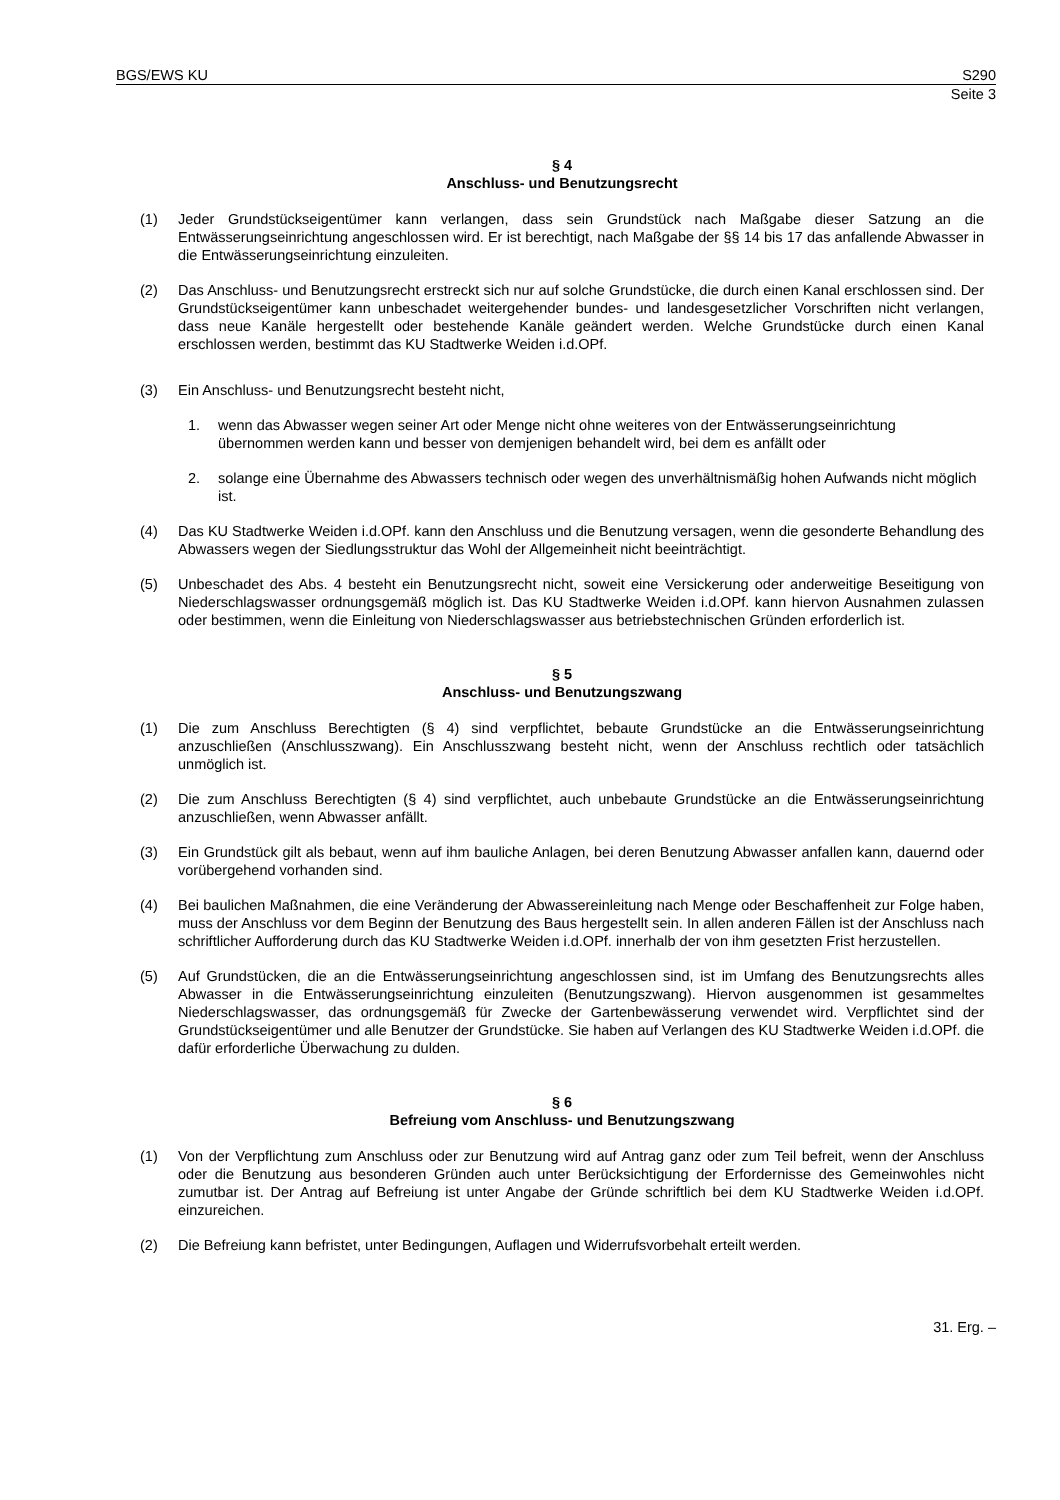BGS/EWS KU S290
Seite 3
§ 4
Anschluss- und Benutzungsrecht
(1) Jeder Grundstückseigentümer kann verlangen, dass sein Grundstück nach Maßgabe dieser Satzung an die Entwässerungseinrichtung angeschlossen wird. Er ist berechtigt, nach Maßgabe der §§ 14 bis 17 das anfallende Abwasser in die Entwässerungseinrichtung einzuleiten.
(2) Das Anschluss- und Benutzungsrecht erstreckt sich nur auf solche Grundstücke, die durch einen Kanal erschlossen sind. Der Grundstückseigentümer kann unbeschadet weitergehender bundes- und landesgesetzlicher Vorschriften nicht verlangen, dass neue Kanäle hergestellt oder bestehende Kanäle geändert werden. Welche Grundstücke durch einen Kanal erschlossen werden, bestimmt das KU Stadtwerke Weiden i.d.OPf.
(3) Ein Anschluss- und Benutzungsrecht besteht nicht,
1. wenn das Abwasser wegen seiner Art oder Menge nicht ohne weiteres von der Entwässerungseinrichtung übernommen werden kann und besser von demjenigen behandelt wird, bei dem es anfällt oder
2. solange eine Übernahme des Abwassers technisch oder wegen des unverhältnismäßig hohen Aufwands nicht möglich ist.
(4) Das KU Stadtwerke Weiden i.d.OPf. kann den Anschluss und die Benutzung versagen, wenn die gesonderte Behandlung des Abwassers wegen der Siedlungsstruktur das Wohl der Allgemeinheit nicht beeinträchtigt.
(5) Unbeschadet des Abs. 4 besteht ein Benutzungsrecht nicht, soweit eine Versickerung oder anderweitige Beseitigung von Niederschlagswasser ordnungsgemäß möglich ist. Das KU Stadtwerke Weiden i.d.OPf. kann hiervon Ausnahmen zulassen oder bestimmen, wenn die Einleitung von Niederschlagswasser aus betriebstechnischen Gründen erforderlich ist.
§ 5
Anschluss- und Benutzungszwang
(1) Die zum Anschluss Berechtigten (§ 4) sind verpflichtet, bebaute Grundstücke an die Entwässerungseinrichtung anzuschließen (Anschlusszwang). Ein Anschlusszwang besteht nicht, wenn der Anschluss rechtlich oder tatsächlich unmöglich ist.
(2) Die zum Anschluss Berechtigten (§ 4) sind verpflichtet, auch unbebaute Grundstücke an die Entwässerungseinrichtung anzuschließen, wenn Abwasser anfällt.
(3) Ein Grundstück gilt als bebaut, wenn auf ihm bauliche Anlagen, bei deren Benutzung Abwasser anfallen kann, dauernd oder vorübergehend vorhanden sind.
(4) Bei baulichen Maßnahmen, die eine Veränderung der Abwassereinleitung nach Menge oder Beschaffenheit zur Folge haben, muss der Anschluss vor dem Beginn der Benutzung des Baus hergestellt sein. In allen anderen Fällen ist der Anschluss nach schriftlicher Aufforderung durch das KU Stadtwerke Weiden i.d.OPf. innerhalb der von ihm gesetzten Frist herzustellen.
(5) Auf Grundstücken, die an die Entwässerungseinrichtung angeschlossen sind, ist im Umfang des Benutzungsrechts alles Abwasser in die Entwässerungseinrichtung einzuleiten (Benutzungszwang). Hiervon ausgenommen ist gesammeltes Niederschlagswasser, das ordnungsgemäß für Zwecke der Gartenbewässerung verwendet wird. Verpflichtet sind der Grundstückseigentümer und alle Benutzer der Grundstücke. Sie haben auf Verlangen des KU Stadtwerke Weiden i.d.OPf. die dafür erforderliche Überwachung zu dulden.
§ 6
Befreiung vom Anschluss- und Benutzungszwang
(1) Von der Verpflichtung zum Anschluss oder zur Benutzung wird auf Antrag ganz oder zum Teil befreit, wenn der Anschluss oder die Benutzung aus besonderen Gründen auch unter Berücksichtigung der Erfordernisse des Gemeinwohles nicht zumutbar ist. Der Antrag auf Befreiung ist unter Angabe der Gründe schriftlich bei dem KU Stadtwerke Weiden i.d.OPf. einzureichen.
(2) Die Befreiung kann befristet, unter Bedingungen, Auflagen und Widerrufsvorbehalt erteilt werden.
31. Erg. –